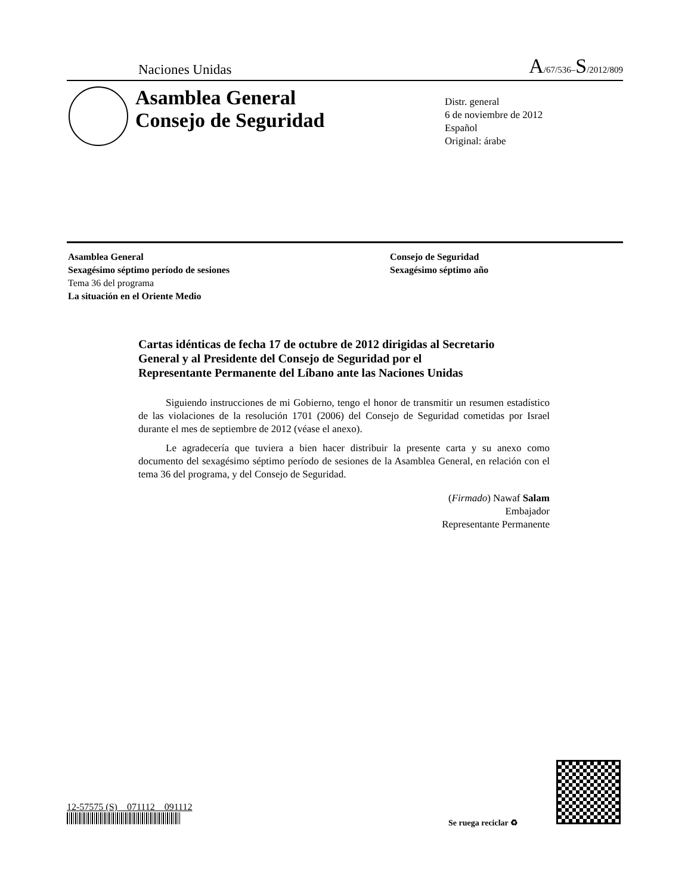Naciones Unidas A/67/536–S/2012/809
Asamblea General
Consejo de Seguridad
Distr. general
6 de noviembre de 2012
Español
Original: árabe
Asamblea General
Sexagésimo séptimo período de sesiones
Tema 36 del programa
La situación en el Oriente Medio
Consejo de Seguridad
Sexagésimo séptimo año
Cartas idénticas de fecha 17 de octubre de 2012 dirigidas al Secretario General y al Presidente del Consejo de Seguridad por el Representante Permanente del Líbano ante las Naciones Unidas
Siguiendo instrucciones de mi Gobierno, tengo el honor de transmitir un resumen estadístico de las violaciones de la resolución 1701 (2006) del Consejo de Seguridad cometidas por Israel durante el mes de septiembre de 2012 (véase el anexo).
Le agradecería que tuviera a bien hacer distribuir la presente carta y su anexo como documento del sexagésimo séptimo período de sesiones de la Asamblea General, en relación con el tema 36 del programa, y del Consejo de Seguridad.
(Firmado) Nawaf Salam
Embajador
Representante Permanente
12-57575 (S) 071112 091112
Se ruega reciclar ♻